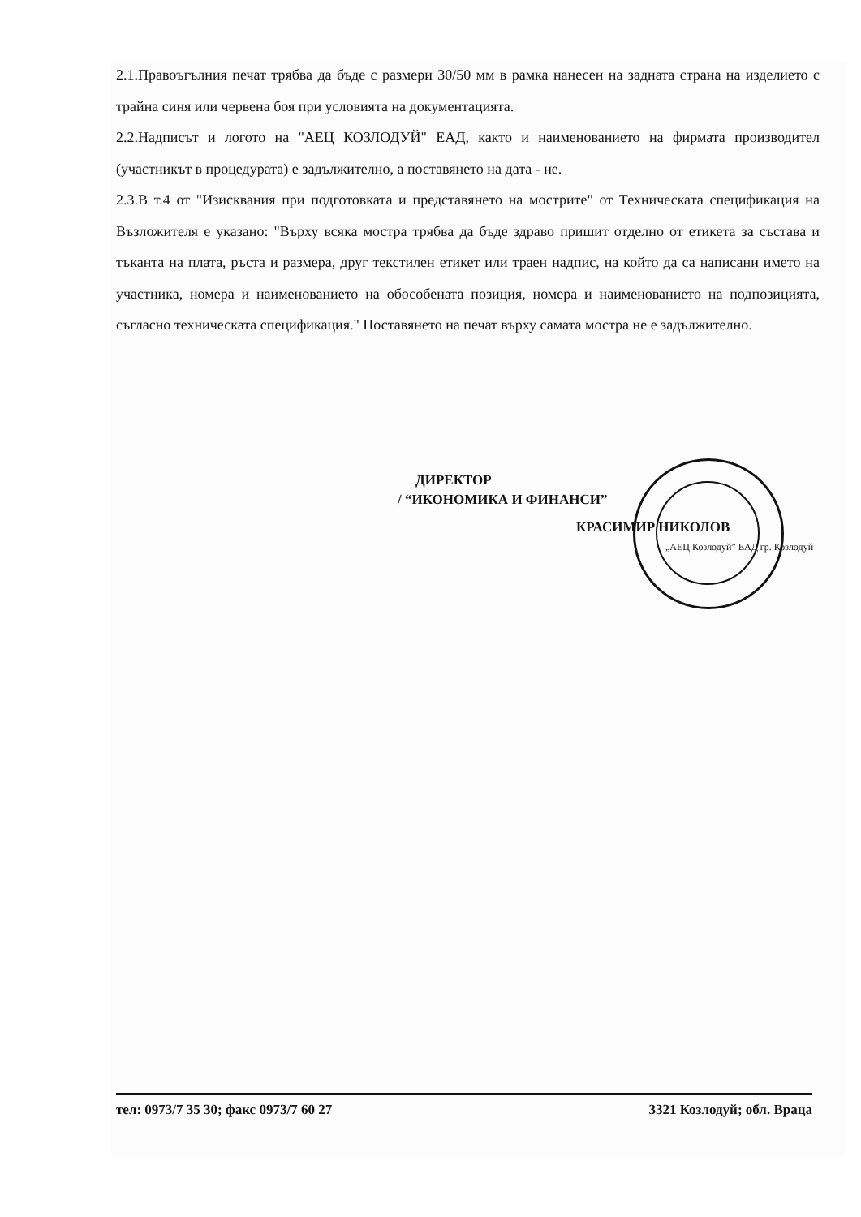2.1.Правоъгълния печат трябва да бъде с размери 30/50 мм в рамка нанесен на задната страна на изделието с трайна синя или червена боя при условията на документацията.
2.2.Надписът и логото на "АЕЦ КОЗЛОДУЙ" ЕАД, както и наименованието на фирмата производител (участникът в процедурата) е задължително, а поставянето на дата - не.
2.3.В т.4 от "Изисквания при подготовката и представянето на мострите" от Техническата спецификация на Възложителя е указано: "Върху всяка мостра трябва да бъде здраво пришит отделно от етикета за състава и тъканта на плата, ръста и размера, друг текстилен етикет или траен надпис, на който да са написани името на участника, номера и наименованието на обособената позиция, номера и наименованието на подпозицията, съгласно техническата спецификация." Поставянето на печат върху самата мостра не е задължително.
ДИРЕКТОР
/ “ИКОНОМИКА И ФИНАНСИ”
КРАСИМИР НИКОЛОВ
„АЕЦ Козлодуй” ЕАД гр. Козлодуй
тел: 0973/7 35 30; факс 0973/7 60 27 3321 Козлодуй; обл. Враца